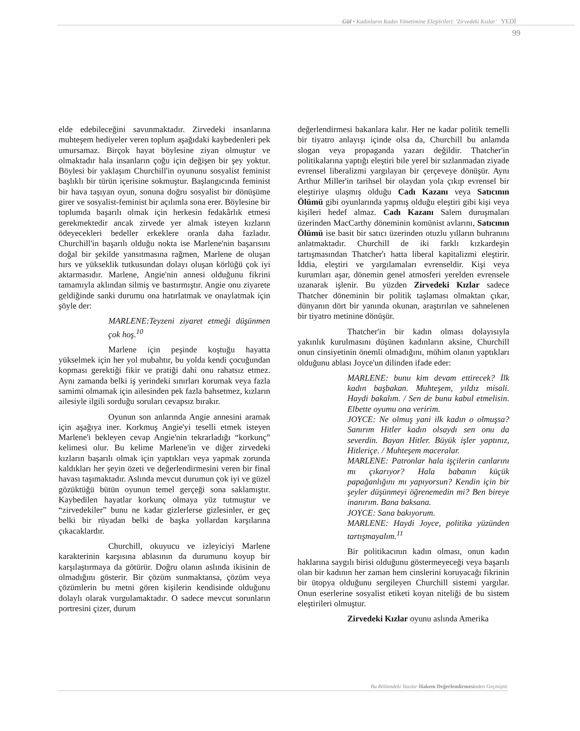Gül • Kadınların Kadın Yönetimine Eleştirileri: 'Zirvedeki Kızlar' YEDİ
99
elde edebileceğini savunmaktadır. Zirvedeki insanlarına muhteşem hediyeler veren toplum aşağıdaki kaybedenleri pek umursamaz. Birçok hayat böylesine ziyan olmuştur ve olmaktadır hala insanların çoğu için değişen bir şey yoktur. Böylesi bir yaklaşım Churchill'in oyununu sosyalist feminist başlıklı bir türün içerisine sokmuştur. Başlangıcında feminist bir hava taşıyan oyun, sonuna doğru sosyalist bir dönüşüme girer ve sosyalist-feminist bir açılımla sona erer. Böylesine bir toplumda başarılı olmak için herkesin fedakârlık etmesi gerekmektedir ancak zirvede yer almak isteyen kızların ödeyecekleri bedeller erkeklere oranla daha fazladır. Churchill'in başarılı olduğu nokta ise Marlene'nin başarısını doğal bir şekilde yansıtmasına rağmen, Marlene de oluşan hırs ve yükseklik tutkusundan dolayı oluşan körlüğü çok iyi aktarmasıdır. Marlene, Angie'nin annesi olduğunu fikrini tamamıyla aklından silmiş ve bastırmıştır. Angie onu ziyarete geldiğinde sanki durumu ona hatırlatmak ve onaylatmak için şöyle der:
MARLENE:Teyzeni ziyaret etmeği düşünmen çok hoş.<sup>10</sup>
Marlene için peşinde koştuğu hayatta yükselmek için her yol mubahtır, bu yolda kendi çocuğundan kopması gerektiği fikir ve pratiği dahi onu rahatsız etmez. Aynı zamanda belki iş yerindeki sınırları korumak veya fazla samimi olmamak için ailesinden pek fazla bahsetmez, kızların ailesiyle ilgili sorduğu soruları cevapsız bırakır.
Oyunun son anlarında Angie annesini aramak için aşağıya iner. Korkmuş Angie'yi teselli etmek isteyen Marlene'i bekleyen cevap Angie'nin tekrarladığı “korkunç” kelimesi olur. Bu kelime Marlene'in ve diğer zirvedeki kızların başarılı olmak için yaptıkları veya yapmak zorunda kaldıkları her şeyin özeti ve değerlendirmesini veren bir final havası taşımaktadır. Aslında mevcut durumun çok iyi ve güzel gözüktüğü bütün oyunun temel gerçeği sona saklamıştır. Kaybedilen hayatlar korkunç olmaya yüz tutmuştur ve “zirvedekiler” bunu ne kadar gizlerlerse gizlesinler, er geç belki bir rüyadan belki de başka yollardan karşılarına çıkacaklardır.
Churchill, okuyucu ve izleyiciyi Marlene karakterinin karşısına ablasının da durumunu koyup bir karşılaştırmaya da götürür. Doğru olanın aslında ikisinin de olmadığını gösterir. Bir çözüm sunmaktansa, çözüm veya çözümlerin bu metni gören kişilerin kendisinde olduğunu dolaylı olarak vurgulamaktadır. O sadece mevcut sorunların portresini çizer, durum
değerlendirmesi bakanlara kalır. Her ne kadar politik temelli bir tiyatro anlayışı içinde olsa da, Churchill bu anlamda slogan veya propaganda yazarı değildir. Thatcher'in politikalarına yaptığı eleştiri bile yerel bir sızlanmadan ziyade evrensel liberalizmi yargılayan bir çerçeveye dönüşür. Aynı Arthur Miller'in tarihsel bir olaydan yola çıkıp evrensel bir eleştiriye ulaşmış olduğu Cadı Kazanı veya Satıcının Ölümü gibi oyunlarında yapmış olduğu eleştiri gibi kişi veya kişileri hedef almaz. Cadı Kazanı Salem duruşmaları üzerinden MacCarthy döneminin komünist avlarını, Satıcının Ölümü ise basit bir satıcı üzerinden otuzlu yılların buhranını anlatmaktadır. Churchill de iki farklı kızkardeşin tartışmasından Thatcher'ı hatta liberal kapitalizmi eleştirir. İddia, eleştiri ve yargılamaları evrenseldir. Kişi veya kurumları aşar, dönemin genel atmosferi yerelden evrensele uzanarak işlenir. Bu yüzden Zirvedeki Kızlar sadece Thatcher döneminin bir politik taşlaması olmaktan çıkar, dünyanın dört bir yanında okunan, araştırılan ve sahnelenen bir tiyatro metinine dönüşür.
Thatcher'in bir kadın olması dolayısıyla yakınlık kurulmasını düşünen kadınların aksine, Churchill onun cinsiyetinin önemli olmadığını, mühim olanın yaptıkları olduğunu ablası Joyce'un dilinden ifade eder:
MARLENE: bunu kim devam ettirecek? İlk kadın başbakan. Muhteşem, yıldız misali. Haydi bakalım. / Sen de bunu kabul etmelisin. Elbette oyumu ona veririm.
JOYCE: Ne olmuş yani ilk kadın o olmuşsa? Sanırım Hitler kadın olsaydı sen onu da severdin. Bayan Hitler. Büyük işler yaptınız, Hitleriçe. / Muhteşem maceralar.
MARLENE: Patronlar hala işçilerin canlarını mı çıkarıyor? Hala babanın küçük papağanlığını mı yapıyorsun? Kendin için bir şeyler düşünmeyi öğrenemedin mi? Ben bireye inanırım. Bana baksana.
JOYCE: Sana bakıyorum.
MARLENE: Haydi Joyce, politika yüzünden tartışmayalım.<sup>11</sup>
Bir politikacının kadın olması, onun kadın haklarına saygılı birisi olduğunu göstermeyeceği veya başarılı olan bir kadının her zaman hem cinslerini koruyacağı fikrinin bir ütopya olduğunu sergileyen Churchill sistemi yargılar. Onun eserlerine sosyalist etiketi koyan niteliği de bu sistem eleştirileri olmuştur.
Zirvedeki Kızlar oyunu aslında Amerika
Bu Bölümdeki Yazılar Hakem Değerlendirmesinden Geçmiştir.